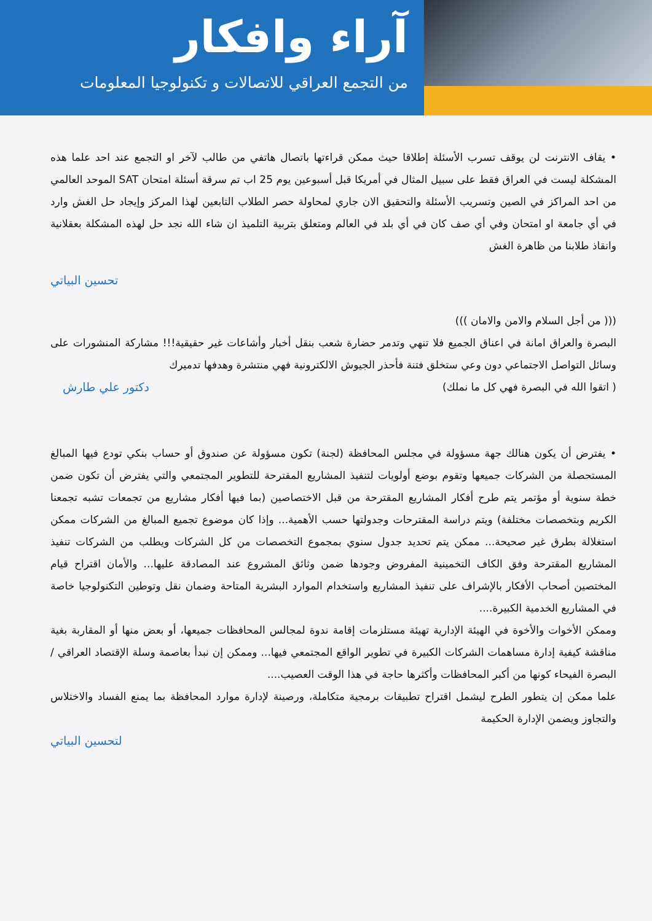آراء وافكار
من التجمع العراقي للاتصالات و تكنولوجيا المعلومات
• يقاف الانترنت لن يوقف تسرب الأسئلة إطلاقا حيث ممكن قراءتها باتصال هاتفي من طالب لآخر او التجمع عند احد علما هذه المشكلة ليست في العراق فقط على سبيل المثال في أمريكا قبل أسبوعين يوم 25 اب تم سرقة أسئلة امتحان SAT الموحد العالمي من احد المراكز في الصين وتسريب الأسئلة والتحقيق الان جاري لمحاولة حصر الطلاب التابعين لهذا المركز وإيجاد حل الغش وارد في أي جامعة او امتحان وفي أي صف كان في أي بلد في العالم ومتعلق بتربية التلميذ ان شاء الله نجد حل لهذه المشكلة بعقلانية وانقاذ طلابنا من ظاهرة الغش
تحسين البياتي
((( من أجل السلام والامن والامان )))
البصرة والعراق امانة في اعناق الجميع فلا تنهي وتدمر حضارة شعب بنقل أخبار وأشاعات غير حقيقية!!! مشاركة المنشورات على وسائل التواصل الاجتماعي دون وعي ستخلق فتنة فأحذر الجيوش الالكترونية فهي منتشرة وهدفها تدميرك
( اتقوا الله في البصرة فهي كل ما نملك) دكتور علي طارش
• يفترض أن يكون هنالك جهة مسؤولة في مجلس المحافظة (لجنة) تكون مسؤولة عن صندوق أو حساب بنكي تودع فيها المبالغ المستحصلة من الشركات جميعها وتقوم بوضع أولويات لتنفيذ المشاريع المقترحة للتطوير المجتمعي والتي يفترض أن تكون ضمن خطة سنوية أو مؤتمر يتم طرح أفكار المشاريع المقترحة من قبل الاختصاصين (بما فيها أفكار مشاريع من تجمعات تشبه تجمعنا الكريم وبتخصصات مختلفة) ويتم دراسة المقترحات وجدولتها حسب الأهمية... وإذا كان موضوع تجميع المبالغ من الشركات ممكن استغلالة بطرق غير صحيحة... ممكن يتم تحديد جدول سنوي بمجموع التخصصات من كل الشركات ويطلب من الشركات تنفيذ المشاريع المقترحة وفق الكاف التخمينية المفروض وجودها ضمن وثائق المشروع عند المصادقة عليها... والأمان اقتراح قيام المختصين أصحاب الأفكار بالإشراف على تنفيذ المشاريع واستخدام الموارد البشرية المتاحة وضمان نقل وتوطين التكنولوجيا خاصة في المشاريع الخدمية الكبيرة....
وممكن الأخوات والأخوة في الهيئة الإدارية تهيئة مستلزمات إقامة ندوة لمجالس المحافظات جميعها، أو بعض منها أو المقاربة بغية مناقشة كيفية إدارة مساهمات الشركات الكبيرة في تطوير الواقع المجتمعي فيها... وممكن إن نبدأ بعاصمة وسلة الإقتصاد العراقي /البصرة الفيحاء كونها من أكبر المحافظات وأكثرها حاجة في هذا الوقت العصيب....
علما ممكن إن يتطور الطرح ليشمل اقتراح تطبيقات برمجية متكاملة، ورصينة لإدارة موارد المحافظة بما يمنع الفساد والاختلاس والتجاوز ويضمن الإدارة الحكيمة
لتحسين البياتي